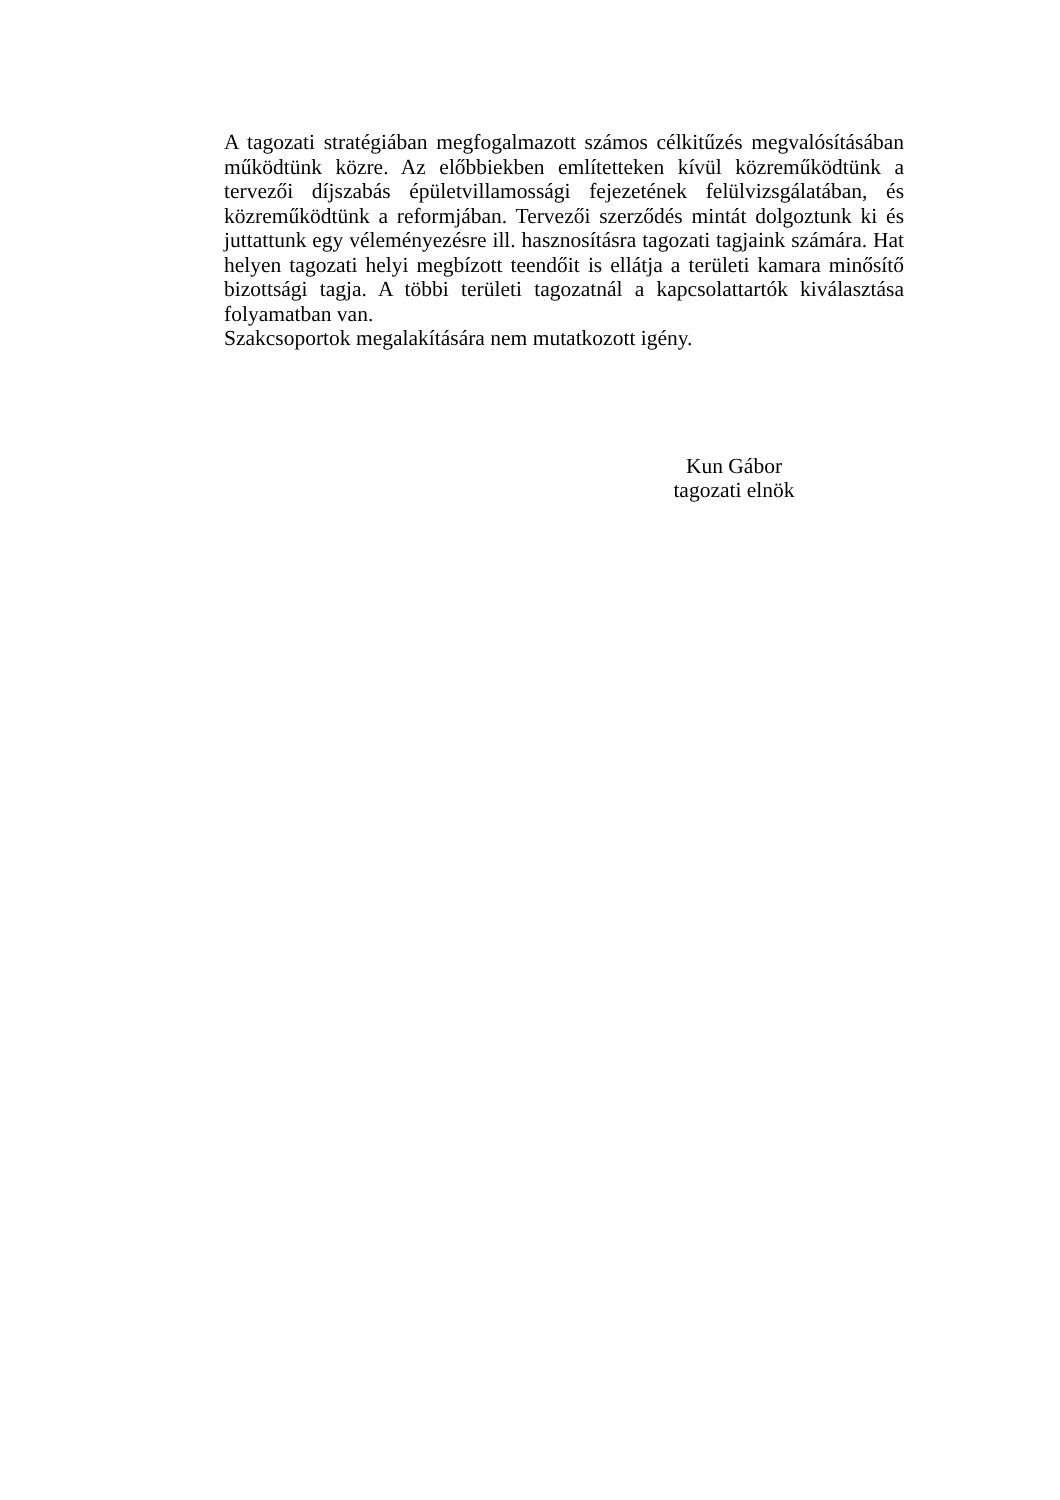A tagozati stratégiában megfogalmazott számos célkitűzés megvalósításában működtünk közre. Az előbbiekben említetteken kívül közreműködtünk a tervezői díjszabás épületvillamossági fejezetének felülvizsgálatában, és közreműködtünk a reformjában. Tervezői szerződés mintát dolgoztunk ki és juttattunk egy véleményezésre ill. hasznosításra tagozati tagjaink számára. Hat helyen tagozati helyi megbízott teendőit is ellátja a területi kamara minősítő bizottsági tagja. A többi területi tagozatnál a kapcsolattartók kiválasztása folyamatban van.
Szakcsoportok megalakítására nem mutatkozott igény.
Kun Gábor
tagozati elnök